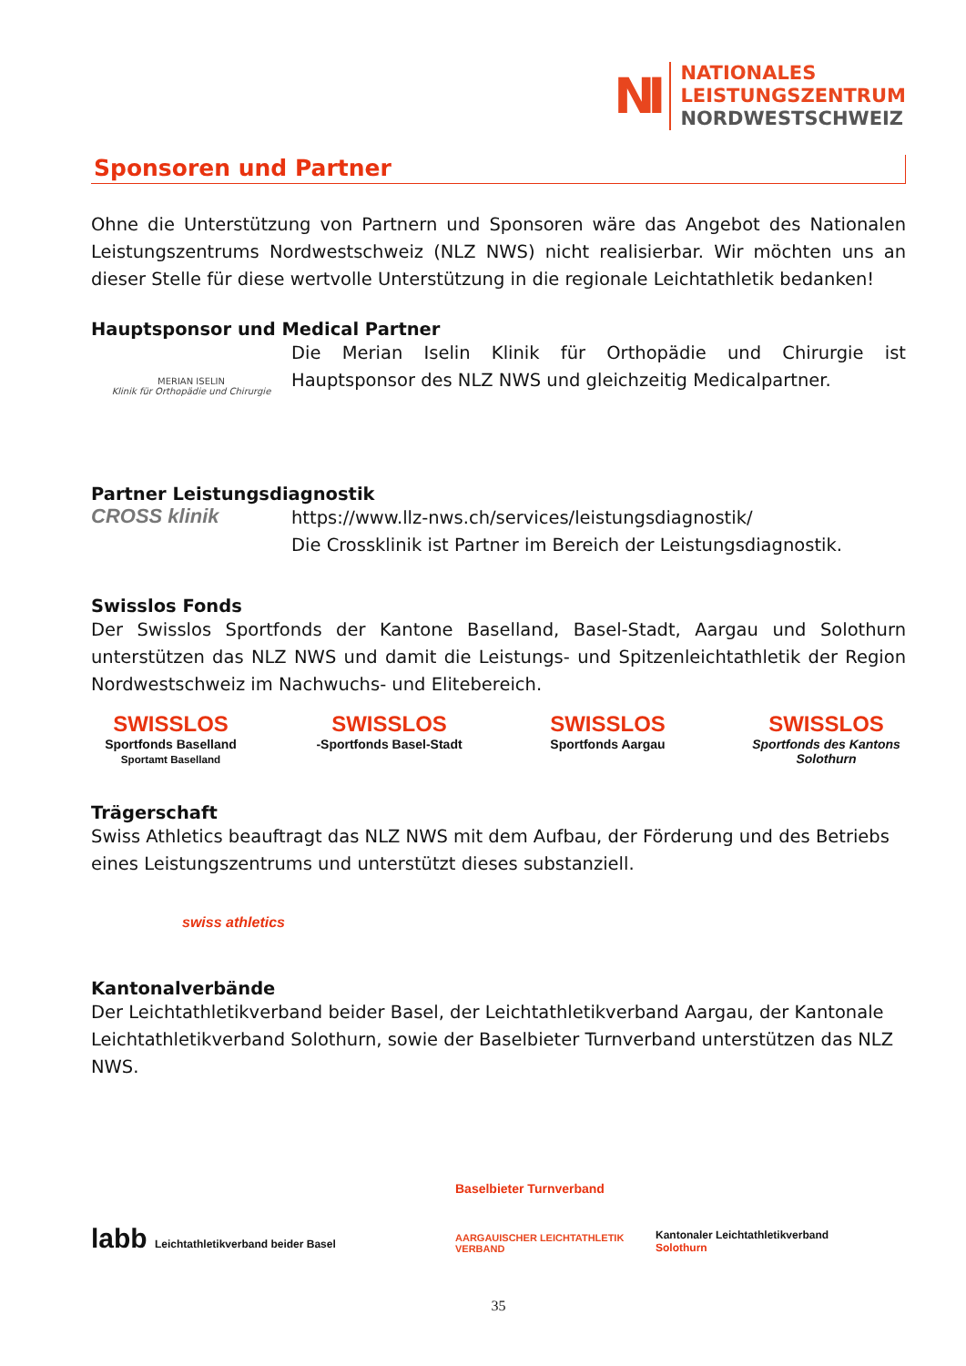NI
NATIONALES
LEISTUNGSZENTRUM
NORDWESTSCHWEIZ
Sponsoren und Partner
Ohne die Unterstützung von Partnern und Sponsoren wäre das Angebot des Nationalen Leistungszentrums Nordwestschweiz (NLZ NWS) nicht realisierbar. Wir möchten uns an dieser Stelle für diese wertvolle Unterstützung in die regionale Leichtathletik bedanken!
Hauptsponsor und Medical Partner
MERIAN ISELIN
Klinik für Orthopädie und Chirurgie
Die Merian Iselin Klinik für Orthopädie und Chirurgie ist Hauptsponsor des NLZ NWS und gleichzeitig Medicalpartner.
Partner Leistungsdiagnostik
CROSS klinik
https://www.llz-nws.ch/services/leistungsdiagnostik/
Die Crossklinik ist Partner im Bereich der Leistungsdiagnostik.
Swisslos Fonds
Der Swisslos Sportfonds der Kantone Baselland, Basel-Stadt, Aargau und Solothurn unterstützen das NLZ NWS und damit die Leistungs- und Spitzenleichtathletik der Region Nordwestschweiz im Nachwuchs- und Elitebereich.
SWISSLOS
Sportfonds Baselland
Sportamt Baselland
SWISSLOS
-Sportfonds Basel-Stadt
SWISSLOS
Sportfonds Aargau
SWISSLOS
Sportfonds des Kantons Solothurn
Trägerschaft
Swiss Athletics beauftragt das NLZ NWS mit dem Aufbau, der Förderung und des Betriebs eines Leistungszentrums und unterstützt dieses substanziell.
swiss athletics
Kantonalverbände
Der Leichtathletikverband beider Basel, der Leichtathletikverband Aargau, der Kantonale Leichtathletikverband Solothurn, sowie der Baselbieter Turnverband unterstützen das NLZ NWS.
labb Leichtathletikverband beider Basel
Baselbieter Turnverband
AARGAUISCHER LEICHTATHLETIK VERBAND
Kantonaler Leichtathletikverband Solothurn
35